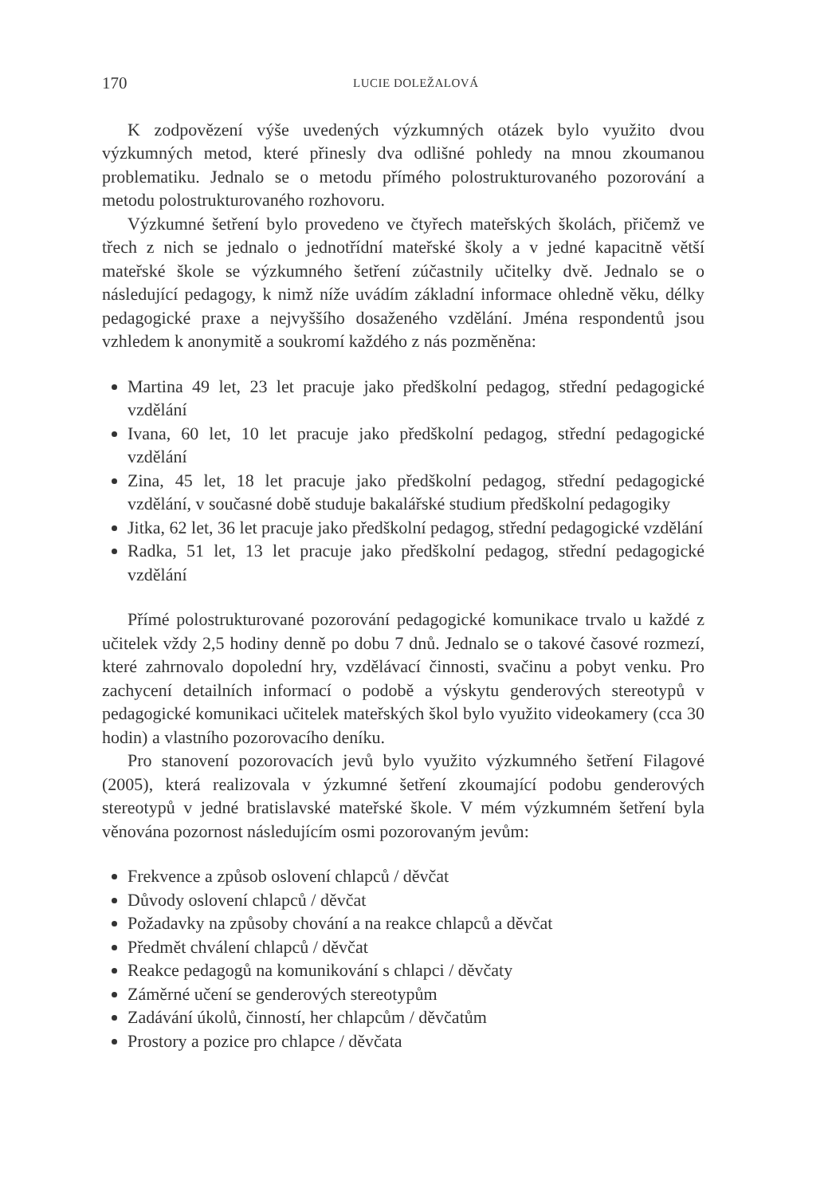170 LUCIE DOLEŽALOVÁ
K zodpovězení výše uvedených výzkumných otázek bylo využito dvou výzkumných metod, které přinesly dva odlišné pohledy na mnou zkoumanou problematiku. Jednalo se o metodu přímého polostrukturovaného pozorování a metodu polostrukturovaného rozhovoru.
Výzkumné šetření bylo provedeno ve čtyřech mateřských školách, přičemž ve třech z nich se jednalo o jednotřídní mateřské školy a v jedné kapacitně větší mateřské škole se výzkumného šetření zúčastnily učitelky dvě. Jednalo se o následující pedagogy, k nimž níže uvádím základní informace ohledně věku, délky pedagogické praxe a nejvyššího dosaženého vzdělání. Jména respondentů jsou vzhledem k anonymitě a soukromí každého z nás pozměněna:
Martina 49 let, 23 let pracuje jako předškolní pedagog, střední pedagogické vzdělání
Ivana, 60 let, 10 let pracuje jako předškolní pedagog, střední pedagogické vzdělání
Zina, 45 let, 18 let pracuje jako předškolní pedagog, střední pedagogické vzdělání, v současné době studuje bakalářské studium předškolní pedagogiky
Jitka, 62 let, 36 let pracuje jako předškolní pedagog, střední pedagogické vzdělání
Radka, 51 let, 13 let pracuje jako předškolní pedagog, střední pedagogické vzdělání
Přímé polostrukturované pozorování pedagogické komunikace trvalo u každé z učitelek vždy 2,5 hodiny denně po dobu 7 dnů. Jednalo se o takové časové rozmezí, které zahrnovalo dopolední hry, vzdělávací činnosti, svačinu a pobyt venku. Pro zachycení detailních informací o podobě a výskytu genderových stereotypů v pedagogické komunikaci učitelek mateřských škol bylo využito videokamery (cca 30 hodin) a vlastního pozorovacího deníku.
Pro stanovení pozorovacích jevů bylo využito výzkumného šetření Filagové (2005), která realizovala v ýzkumné šetření zkoumající podobu genderových stereotypů v jedné bratislavské mateřské škole. V mém výzkumném šetření byla věnována pozornost následujícím osmi pozorovaným jevům:
Frekvence a způsob oslovení chlapců / děvčat
Důvody oslovení chlapců / děvčat
Požadavky na způsoby chování a na reakce chlapců a děvčat
Předmět chválení chlapců / děvčat
Reakce pedagogů na komunikování s chlapci / děvčaty
Záměrné učení se genderových stereotypům
Zadávání úkolů, činností, her chlapcům / děvčatům
Prostory a pozice pro chlapce / děvčata